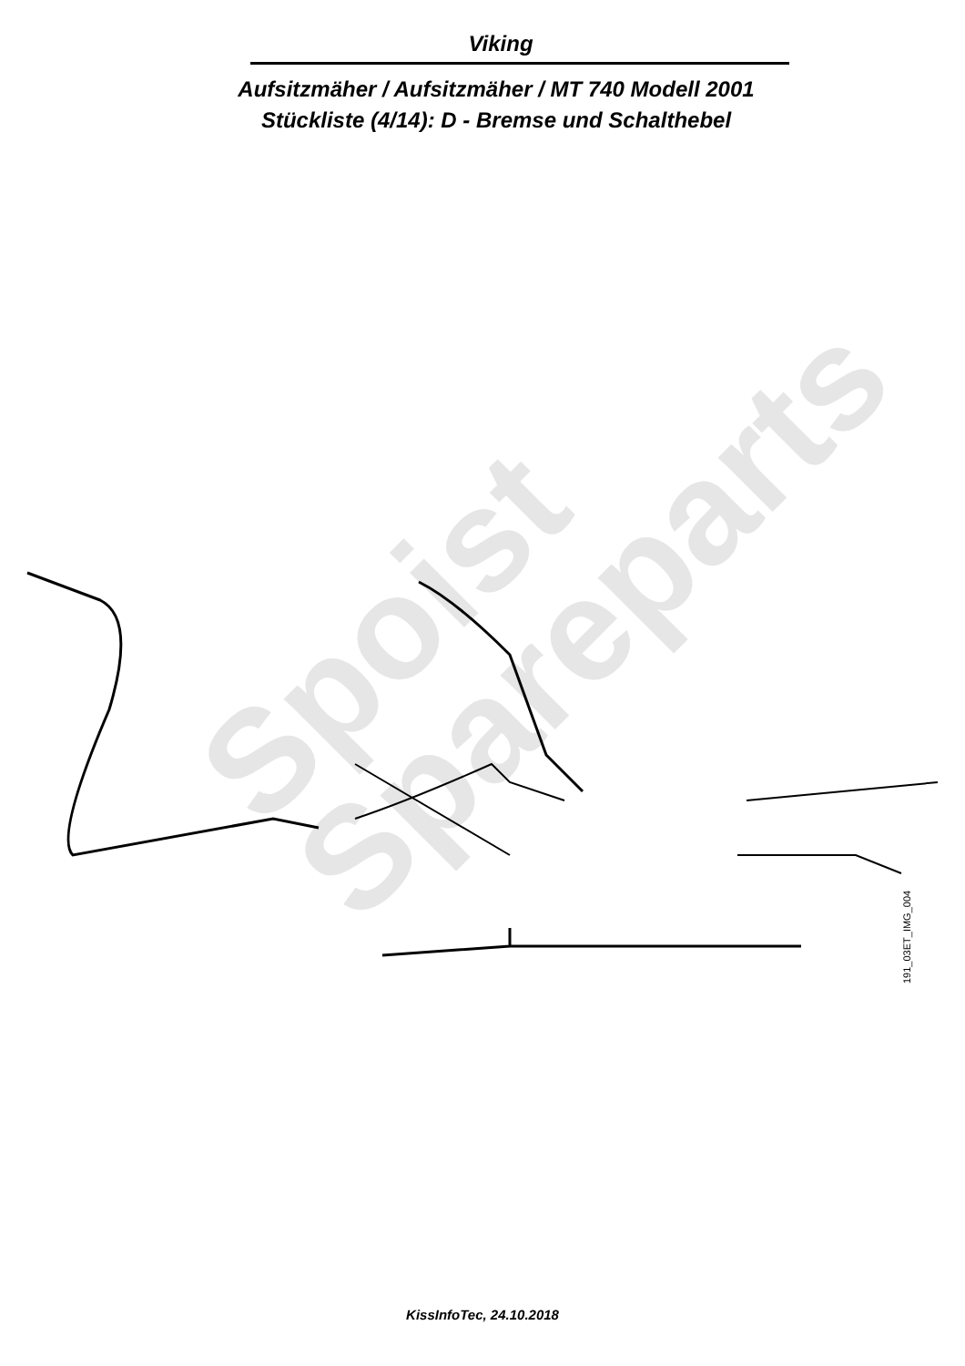Viking
Aufsitzmäher / Aufsitzmäher / MT 740 Modell 2001
Stückliste (4/14): D - Bremse und Schalthebel
Spoist
Spareparts
KissInfoTec, 24.10.2018
191_03ET_IMG_004